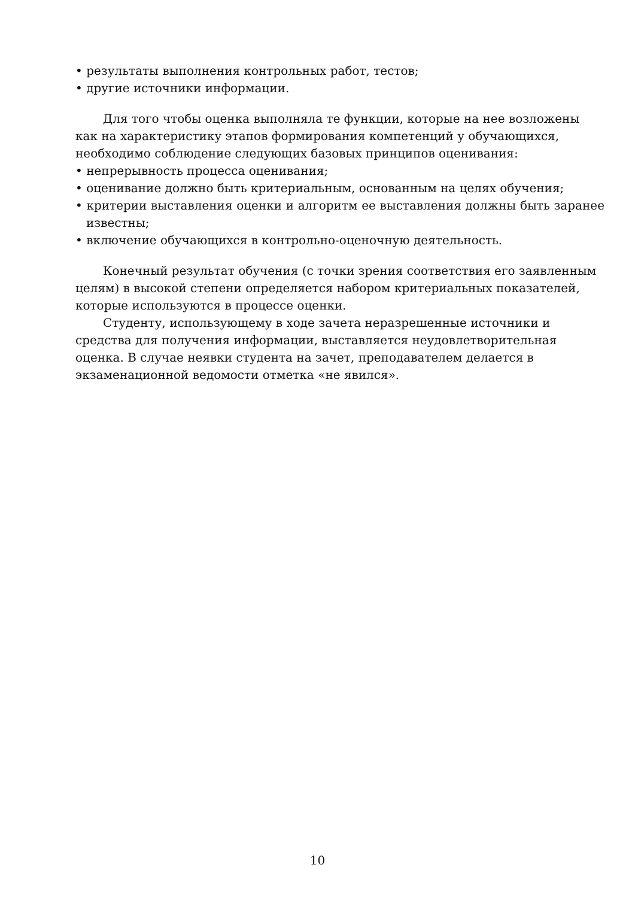• результаты выполнения контрольных работ, тестов;
• другие источники информации.
Для того чтобы оценка выполняла те функции, которые на нее возложены как на характеристику этапов формирования компетенций у обучающихся, необходимо соблюдение следующих базовых принципов оценивания:
• непрерывность процесса оценивания;
• оценивание должно быть критериальным, основанным на целях обучения;
• критерии выставления оценки и алгоритм ее выставления должны быть заранее известны;
• включение обучающихся в контрольно-оценочную деятельность.
Конечный результат обучения (с точки зрения соответствия его заявленным целям) в высокой степени определяется набором критериальных показателей, которые используются в процессе оценки.
Студенту, использующему в ходе зачета неразрешенные источники и средства для получения информации, выставляется неудовлетворительная оценка. В случае неявки студента на зачет, преподавателем делается в экзаменационной ведомости отметка «не явился».
10